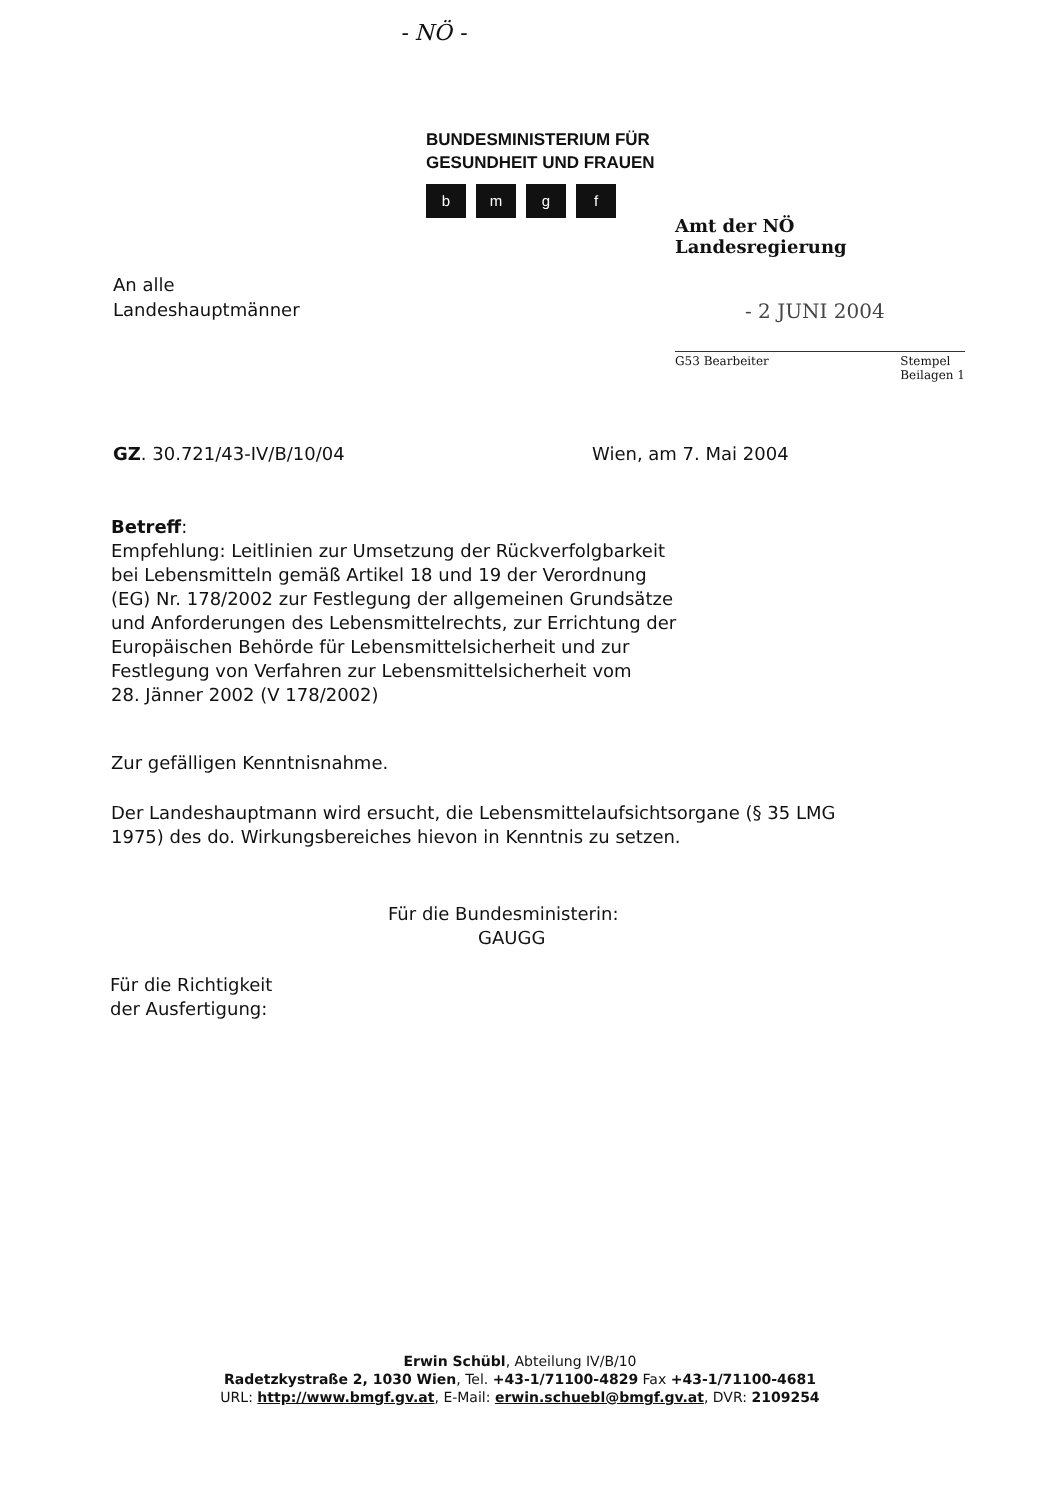- NÖ -
BUNDESMINISTERIUM FÜR
GESUNDHEIT UND FRAUEN
bmgf
Amt der NÖ Landesregierung
- 2 JUNI 2004
G53 Bearbeiter Stempel
Beilagen 1
An alle
Landeshauptmänner
GZ. 30.721/43-IV/B/10/04 Wien, am 7. Mai 2004
Betreff:
Empfehlung: Leitlinien zur Umsetzung der Rückverfolgbarkeit
bei Lebensmitteln gemäß Artikel 18 und 19 der Verordnung
(EG) Nr. 178/2002 zur Festlegung der allgemeinen Grundsätze
und Anforderungen des Lebensmittelrechts, zur Errichtung der
Europäischen Behörde für Lebensmittelsicherheit und zur
Festlegung von Verfahren zur Lebensmittelsicherheit vom
28. Jänner 2002 (V 178/2002)
Zur gefälligen Kenntnisnahme.
Der Landeshauptmann wird ersucht, die Lebensmittelaufsichtsorgane (§ 35 LMG
1975) des do. Wirkungsbereiches hievon in Kenntnis zu setzen.
Für die Bundesministerin:
GAUGG
Für die Richtigkeit
der Ausfertigung:
Erwin Schübl, Abteilung IV/B/10
Radetzkystraße 2, 1030 Wien, Tel. +43-1/71100-4829 Fax +43-1/71100-4681
URL: http://www.bmgf.gv.at, E-Mail: erwin.schuebl@bmgf.gv.at, DVR: 2109254